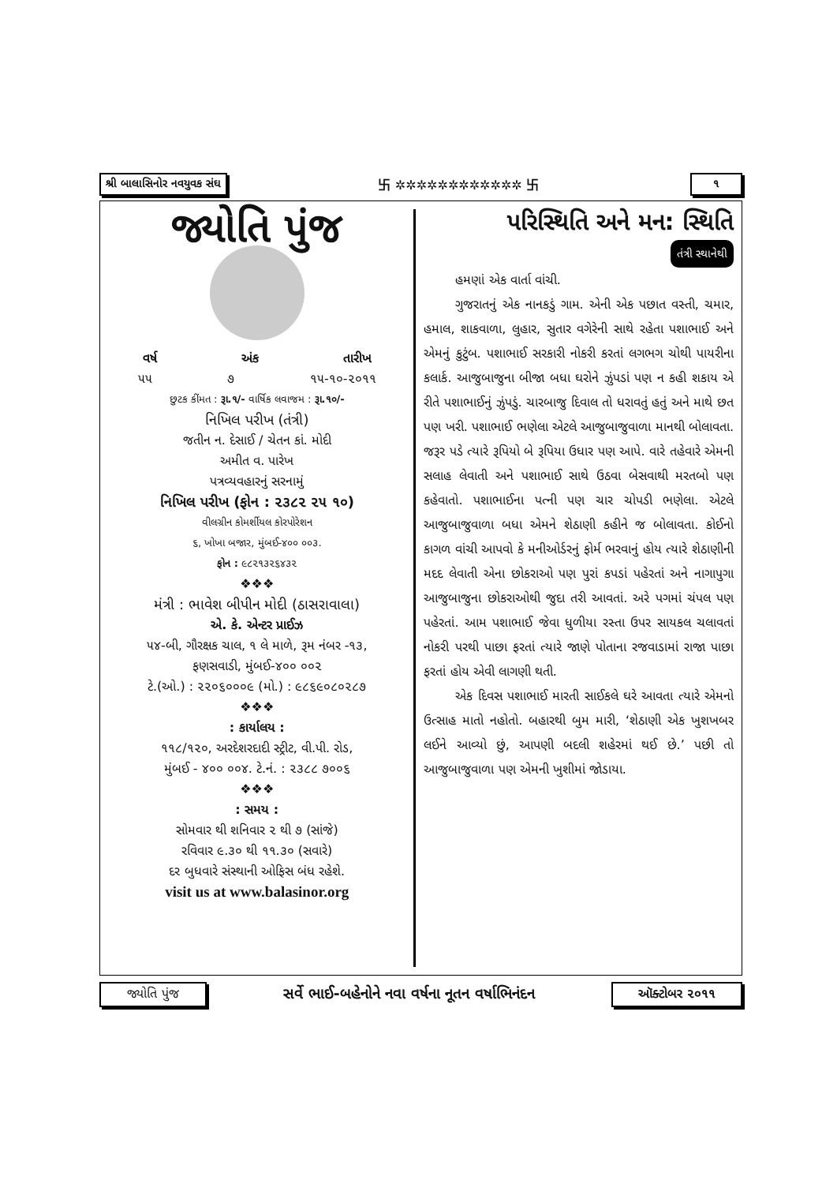શ્રી બાલાસિનોર નવયુવક સંઘ 卐 ✲✲✲✲✲✲✲✲✲✲✲✲ 卐 ૧
જ્યોતિ પુંજ
વર્ષ અંક તારીખ
૫૫ ૭ ૧૫-૧૦-૨૦૧૧
છુટક કીંમત : રૂા.૧/- વાર્ષિક લવાજમ : રૂા.૧૦/-
નિખિલ પરીખ (તંત્રી)
જતીન ન. દેસાઈ / ચેતન કાં. મોદી
અમીત વ. પારેખ
પત્રવ્યવહારનું સરનામું
નિખિલ પરીખ (ફોન : ૨૩૮૨ ૨૫ ૧૦)
વીલગ્રીન કોમર્શીયલ કોરપોરેશન
૬, ખોખા બજાર, મુંબઈ-૪૦૦ ૦૦૩.
ફોન : ૯૮૨૧૩૨૬૪૩૨
❖❖❖
મંત્રી : ભાવેશ બીપીન મોદી (ઠાસરાવાલા)
એ. કે. એન્ટર પ્રાઈઝ
૫૪-બી, ગૌરક્ષક ચાલ, ૧ લે માળે, રૂમ નંબર -૧૩,
ફણસવાડી, મુંબઈ-૪૦૦ ૦૦૨
ટે.(ઓ.) : ૨૨૦૬૦૦૦૯ (મો.) : ૯૮૬૯૦૮૦૨૮૭
❖❖❖
: કાર્યાલય :
૧૧૮/૧૨૦, અરદેશરદાદી સ્ટ્રીટ, વી.પી. રોડ,
મુંબઈ - ૪૦૦ ૦૦૪. ટે.નં. : ૨૩૮૮ ૭૦૦૬
❖❖❖
: સમય :
સોમવાર થી શનિવાર ૨ થી ૭ (સાંજે)
રવિવાર ૯.૩૦ થી ૧૧.૩૦ (સવારે)
દર બુધવારે સંસ્થાની ઓફિસ બંધ રહેશે.
visit us at www.balasinor.org
પરિસ્થિતિ અને મન: સ્થિતિ
તંત્રી સ્થાનેથી
હમણાં એક વાર્તા વાંચી.
ગુજરાતનું એક નાનકડું ગામ. એની એક પછાત વસ્તી, ચમાર, હમાલ, શાકવાળા, લુહાર, સુતાર વગેરેની સાથે રહેતા પશાભાઈ અને એમનું કુટુંબ. પશાભાઈ સરકારી નોકરી કરતાં લગભગ ચોથી પાયરીના કલાર્ક. આજુબાજુના બીજા બધા ઘરોને ઝુંપડાં પણ ન કહી શકાય એ રીતે પશાભાઈનું ઝુંપડું. ચારબાજુ દિવાલ તો ધરાવતું હતું અને માથે છત પણ ખરી. પશાભાઈ ભણેલા એટલે આજુબાજુવાળા માનથી બોલાવતા. જરૂર પડે ત્યારે રૂપિયો બે રૂપિયા ઉધાર પણ આપે. વારે તહેવારે એમની સલાહ લેવાતી અને પશાભાઈ સાથે ઉઠવા બેસવાથી મરતબો પણ કહેવાતો. પશાભાઈના પત્ની પણ ચાર ચોપડી ભણેલા. એટલે આજુબાજુવાળા બધા એમને શેઠાણી કહીને જ બોલાવતા. કોઈનો કાગળ વાંચી આપવો કે મનીઓર્ડરનું ફોર્મ ભરવાનું હોય ત્યારે શેઠાણીની મદદ લેવાતી એના છોકરાઓ પણ પુરાં કપડાં પહેરતાં અને નાગાપુગા આજુબાજુના છોકરાઓથી જુદા તરી આવતાં. અરે પગમાં ચંપલ પણ પહેરતાં. આમ પશાભાઈ જેવા ધુળીયા રસ્તા ઉપર સાયકલ ચલાવતાં નોકરી પરથી પાછા ફરતાં ત્યારે જાણે પોતાના રજવાડામાં રાજા પાછા ફરતાં હોય એવી લાગણી થતી.
એક દિવસ પશાભાઈ મારતી સાઈકલે ઘરે આવતા ત્યારે એમનો ઉત્સાહ માતો નહોતો. બહારથી બુમ મારી, ‘શેઠાણી એક ખુશખબર લઈને આવ્યો છું, આપણી બદલી શહેરમાં થઈ છે.’ પછી તો આજુબાજુવાળા પણ એમની ખુશીમાં જોડાયા.
જ્યોતિ પુંજ સર્વે ભાઈ-બહેનોને નવા વર્ષના નૂતન વર્ષાભિનંદન ઑક્ટોબર ૨૦૧૧